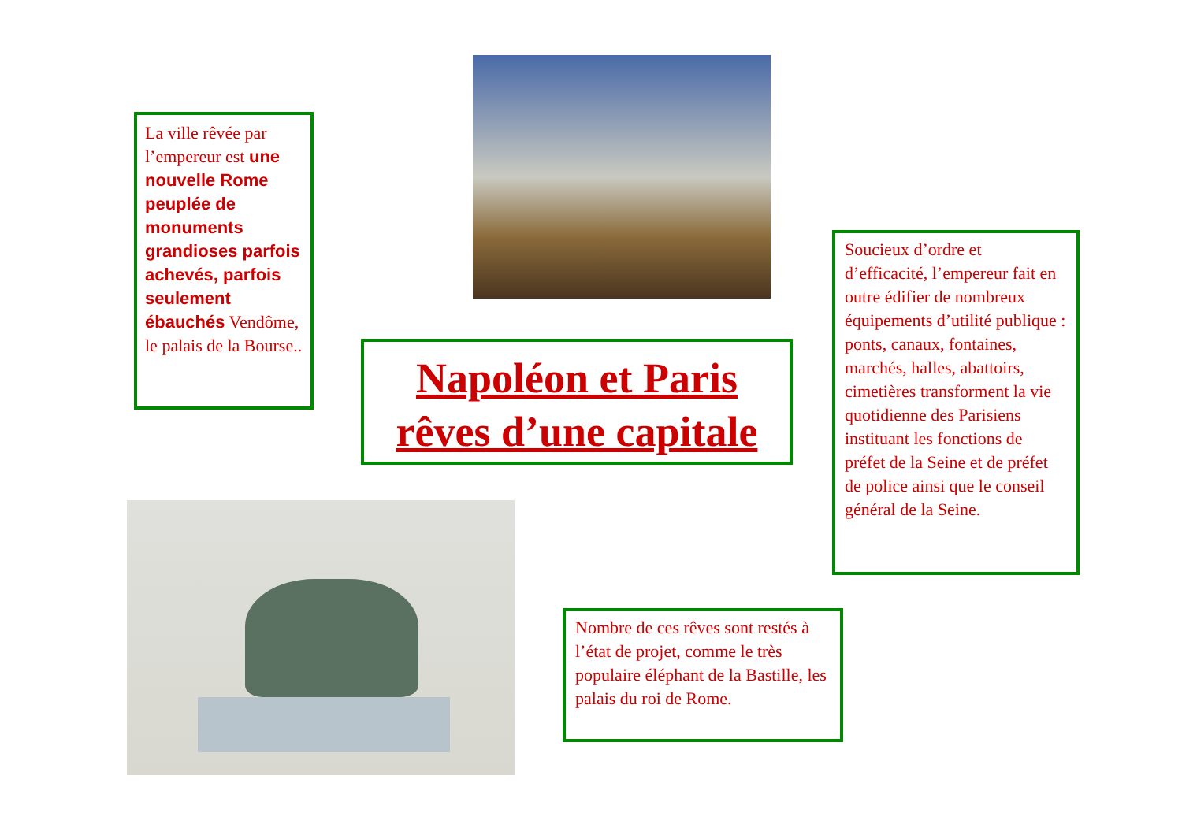La ville rêvée par l’empereur est une nouvelle Rome peuplée de monuments grandioses parfois achevés, parfois seulement ébauchés Vendôme, le palais de la Bourse..
Napoléon et Paris
rêves d’une capitale
Soucieux d’ordre et d’efficacité, l’empereur fait en outre édifier de nombreux équipements d’utilité publique : ponts, canaux, fontaines, marchés, halles, abattoirs, cimetières transforment la vie quotidienne des Parisiens instituant les fonctions de préfet de la Seine et de préfet de police ainsi que le conseil général de la Seine.
Nombre de ces rêves sont restés à l’état de projet, comme le très populaire éléphant de la Bastille, les palais du roi de Rome.